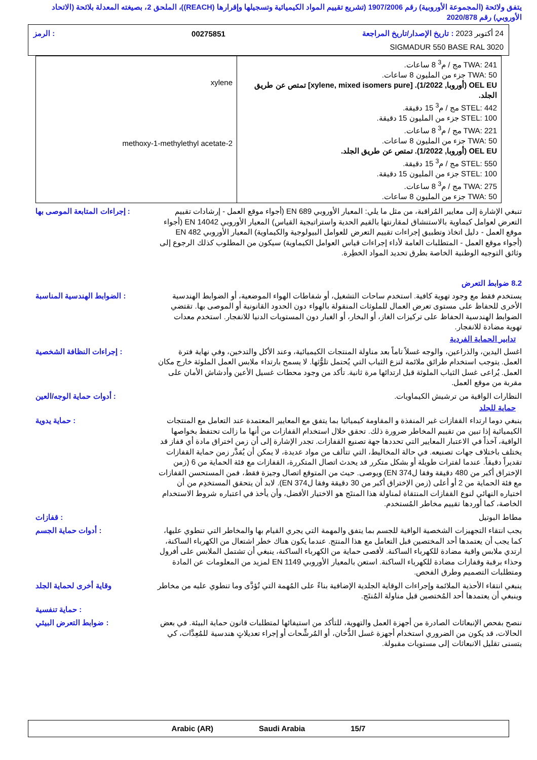يتفق ولائحة (المجموعة الأوروبية) رقم 1907/2006 (تشريع تقييم المواد الكيميائية وتسجيلها وإقرارها (REACH))، الملحق 2، بصيغته المعدلة بلائحة (الاتحاد الأوروبي) رقم 2020/878
24 أكتوبر 2023 : تاريخ الإصدار/تاريخ المراجعة 00275851: الرمز
SIGMADUR 550 BASE RAL 3020
| TWA: 241 مج / م<sup>3</sup> 8 ساعات. TWA: 50 جزء من المليون 8 ساعات. OEL EU (أوروبا, 1/2022). [xylene, mixed isomers pure] تمتص عن طريق الجلد. STEL: 442 مج / م<sup>3</sup> 15 دقيقة. STEL: 100 جزء من المليون 15 دقيقة. TWA: 221 مج / م<sup>3</sup> 8 ساعات. TWA: 50 جزء من المليون 8 ساعات. OEL EU (أوروبا, 1/2022). تمتص عن طريق الجلد. STEL: 550 مج / م<sup>3</sup> 15 دقيقة. STEL: 100 جزء من المليون 15 دقيقة. TWA: 275 مج / م<sup>3</sup> 8 ساعات. TWA: 50 جزء من المليون 8 ساعات. | xylene 2-methoxy-1-methylethyl acetate |
تنبغي الإشارة إلى معايير المُراقبة، من مثل ما يلي: المعيار الأوروبي EN 689 (أجواء موقع العمل - إرشادات تقييم التعرض لعوامل كيماوية بالاستنشاق لمقارنتها بالقيم الحدية واستراتيجية القياس) المعيار الأوروبي EN 14042 (أجواء موقع العمل - دليل اتخاذ وتطبيق إجراءات تقييم التعرض للعوامل البيولوجية والكيماوية) المعيار الأوروبي EN 482 (أجواء موقع العمل - المتطلبات العامة لأداء إجراءات قياس العوامل الكيماوية) سيكون من المطلوب كذلك الرجوع إلى وثائق التوجيه الوطنية الخاصة بطرق تحديد المواد الخطِرة.
: إجراءات المتابعة الموصى بها
8.2 ضوابط التعرض
يستخدم فقط مع وجود تهوية كافية. استخدم ساحات التشغيل، أو شفاطات الهواء الموضعية، أو الضوابط الهندسية الأخرى للحفاظ على مستوى تعرض العمال للملوثات المنقولة بالهواء دون الحدود القانونية أو الموصى بها. تقتضي الضوابط الهندسية الحفاظ على تركيزات الغاز، أو البخار، أو الغبار دون المستويات الدنيا للانفجار. استخدم معدات تهوية مضادة للانفجار.
: الضوابط الهندسية المناسبة
تدابير الحماية الفردية
اغسل اليدين، والذراعين، والوجه غسلاً تاماً بعد مناولة المنتجات الكيميائية، وعند الأكل والتدخين، وفي نهاية فترة العمل. يتوجب استخدام طرائق ملائمة لنزع الثياب التي يُحتمل تلوُّثها. لا يسمح بارتداء ملابس العمل الملوثة خارج مكان العمل. يُراعى غسل الثياب الملوثة قبل ارتدائها مرة ثانية. تأكد من وجود محطات غسيل الأعين وأدشاش الأمان على مقربة من موقع العمل.
: إجراءات النظافة الشخصية
النظارات الواقية من ترشيش الكيماويات.
: أدوات حماية الوجه/العين
حماية للجلد
ينبغي دوما ارتداء القفازات غير المنفذة و المقاومة كيميائيا بما يتفق مع المعايير المعتمدة عند التعامل مع المنتجات الكيميائية إذا تبين من تقييم المخاطر ضرورة ذلك. تحقق خلال استخدام القفازات من أنها ما زالت تحتفظ بخواصها الواقية، آخذاً في الاعتبار المعايير التي تحددها جهة تصنيع القفازات. تجدر الإشارة إلى أن زمن اختراق مادة أي قفاز قد يختلف باختلاف جهات تصنيعه. في حالة المخاليط، التي تتألف من مواد عديدة، لا يمكن أن يُقدَّر زمن حماية القفازات تقديراً دقيقاً. عندما لفترات طويلة أو بشكل متكرر قد يحدث اتصال المتكررة، القفازات مع فئة الحماية من 6 (زمن الإختراق أكبر من 480 دقيقة وفقا لEN 374) ويوصى. حيث من المتوقع اتصال وجيزة فقط، فمن المستحسن القفازات مع فئة الحماية من 2 أو أعلى (زمن الإختراق أكبر من 30 دقيقة وفقا لEN 374). لابد أن يتحقق المستخدِم من أن اختياره النهائي لنوع القفازات المنتقاة لمناولة هذا المنتَج هو الاختيار الأفضل، وأن يأخذ في اعتباره شروط الاستخدام الخاصة، كما أوردها تقييم مخاطر المُستخدم.
: حماية يدوية
مطاط البوتيل : قفازات
يجب انتقاء التجهيزات الشخصية الواقية للجسم بما يتفق والمهمة التي يجري القيام بها والمخاطر التي تنطوي عليها، كما يجب أن يعتمدها أحد المختصين قبل التعامل مع هذا المنتج. عندما يكون هناك خطر اشتعال من الكهرباء الساكنة، ارتدي ملابس واقية مضادة للكهرباء الساكنة. لأقصى حماية من الكهرباء الساكنة، ينبغي أن تشتمل الملابس على أفرول وحذاء برقبة وقفازات مضادة للكهرباء الساكنة. استعن بالمعيار الأوروبي EN 1149 لمزيد من المعلومات عن المادة ومتطلبات التصميم وطرق الفحص.
: أدوات حماية الجسم
ينبغي انتقاء الأحذية الملائمة وإجراءات الوقاية الجلدية الإضافية بناءً على المُهمة التي تُؤدَّى وما تنطوي عليه من مخاطر وينبغي أن يعتمدها أحد المُختصين قبل مناولة المُنتَج.
وقاية أخرى لحماية الجلد
: حماية تنفسية
ننصح بفحص الإنبعاثات الصادرة من أجهزة العمل والتهوية، للتأكد من استيفائها لمتطلبات قانون حماية البيئة. في بعض الحالات، قد يكون من الضروري استخدام أجهزة غسل الدُّخان، أو المُرشِّحات أو إجراء تعديلاتٍ هندسية للمُعِدَّات، كي يتسنى تقليل الانبعاثات إلى مستويات مقبولة.
: ضوابط التعرض البيئي
Arabic (AR) Saudi Arabia 15/7